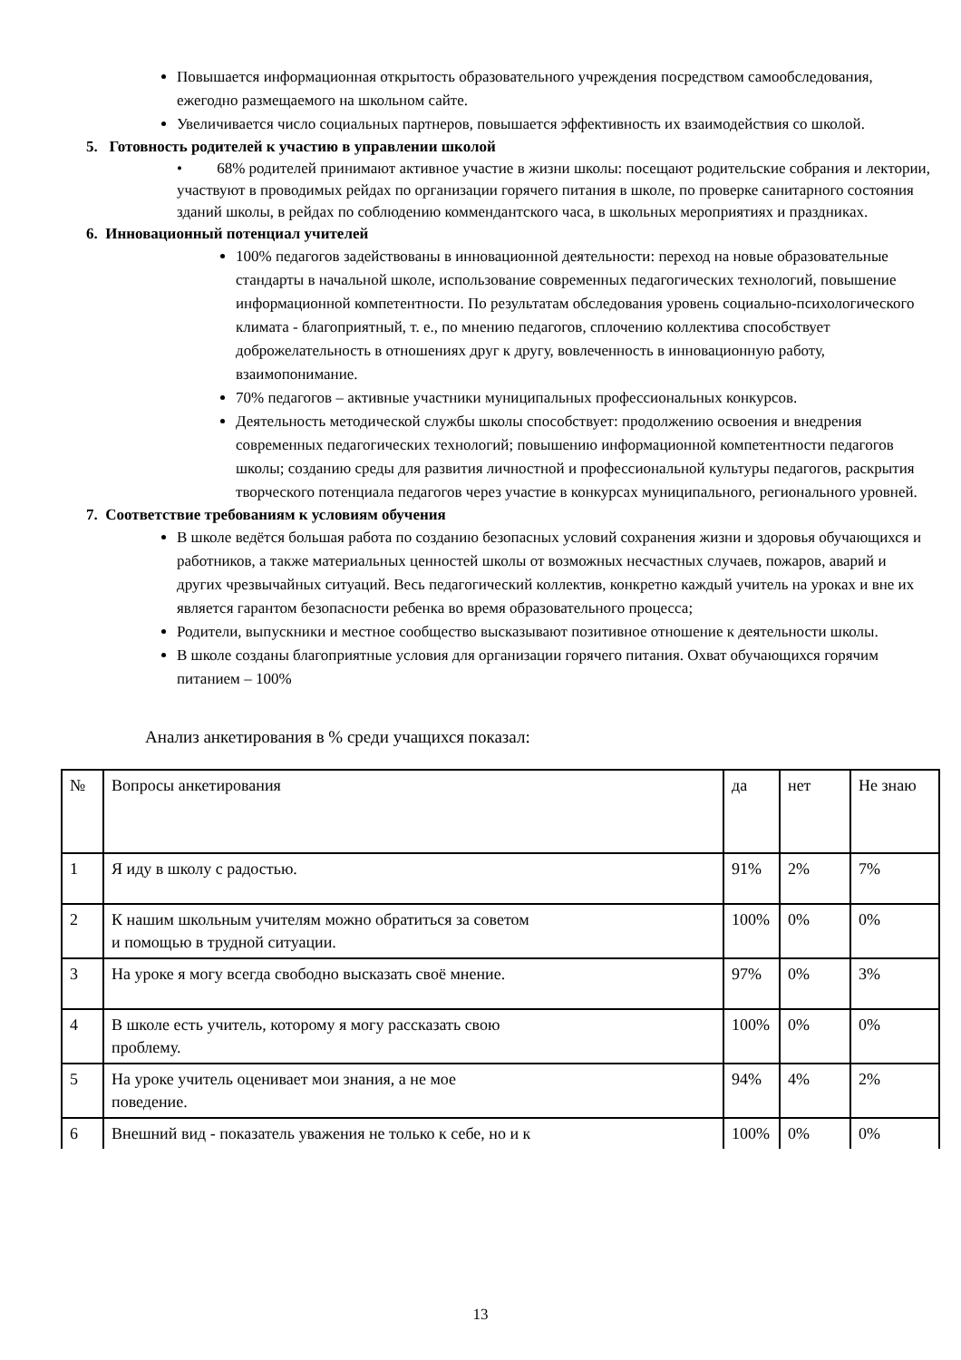Повышается информационная открытость образовательного учреждения посредством самообследования, ежегодно размещаемого на школьном сайте.
Увеличивается число социальных партнеров, повышается эффективность их взаимодействия со школой.
5. Готовность родителей к участию в управлении школой
• 68% родителей принимают активное участие в жизни школы: посещают родительские собрания и лектории, участвуют в проводимых рейдах по организации горячего питания в школе, по проверке санитарного состояния зданий школы, в рейдах по соблюдению коммендантского часа, в школьных мероприятиях и праздниках.
6. Инновационный потенциал учителей
100% педагогов задействованы в инновационной деятельности: переход на новые образовательные стандарты в начальной школе, использование современных педагогических технологий, повышение информационной компетентности. По результатам обследования уровень социально-психологического климата - благоприятный, т. е., по мнению педагогов, сплочению коллектива способствует доброжелательность в отношениях друг к другу, вовлеченность в инновационную работу, взаимопонимание.
70% педагогов – активные участники муниципальных профессиональных конкурсов.
Деятельность методической службы школы способствует: продолжению освоения и внедрения современных педагогических технологий; повышению информационной компетентности педагогов школы; созданию среды для развития личностной и профессиональной культуры педагогов, раскрытия творческого потенциала педагогов через участие в конкурсах муниципального, регионального уровней.
7. Соответствие требованиям к условиям обучения
В школе ведётся большая работа по созданию безопасных условий сохранения жизни и здоровья обучающихся и работников, а также материальных ценностей школы от возможных несчастных случаев, пожаров, аварий и других чрезвычайных ситуаций. Весь педагогический коллектив, конкретно каждый учитель на уроках и вне их является гарантом безопасности ребенка во время образовательного процесса;
Родители, выпускники и местное сообщество высказывают позитивное отношение к деятельности школы.
В школе созданы благоприятные условия для организации горячего питания. Охват обучающихся горячим питанием – 100%
Анализ анкетирования в % среди учащихся показал:
| № | Вопросы анкетирования | да | нет | Не знаю |
| 1 | Я иду в школу с радостью. | 91% | 2% | 7% |
| 2 | К нашим школьным учителям можно обратиться за советом и помощью в трудной ситуации. | 100% | 0% | 0% |
| 3 | На уроке я могу всегда свободно высказать своё мнение. | 97% | 0% | 3% |
| 4 | В школе есть учитель, которому я могу рассказать свою проблему. | 100% | 0% | 0% |
| 5 | На уроке учитель оценивает мои знания, а не мое поведение. | 94% | 4% | 2% |
| 6 | Внешний вид - показатель уважения не только к себе, но и к | 100% | 0% | 0% |
13